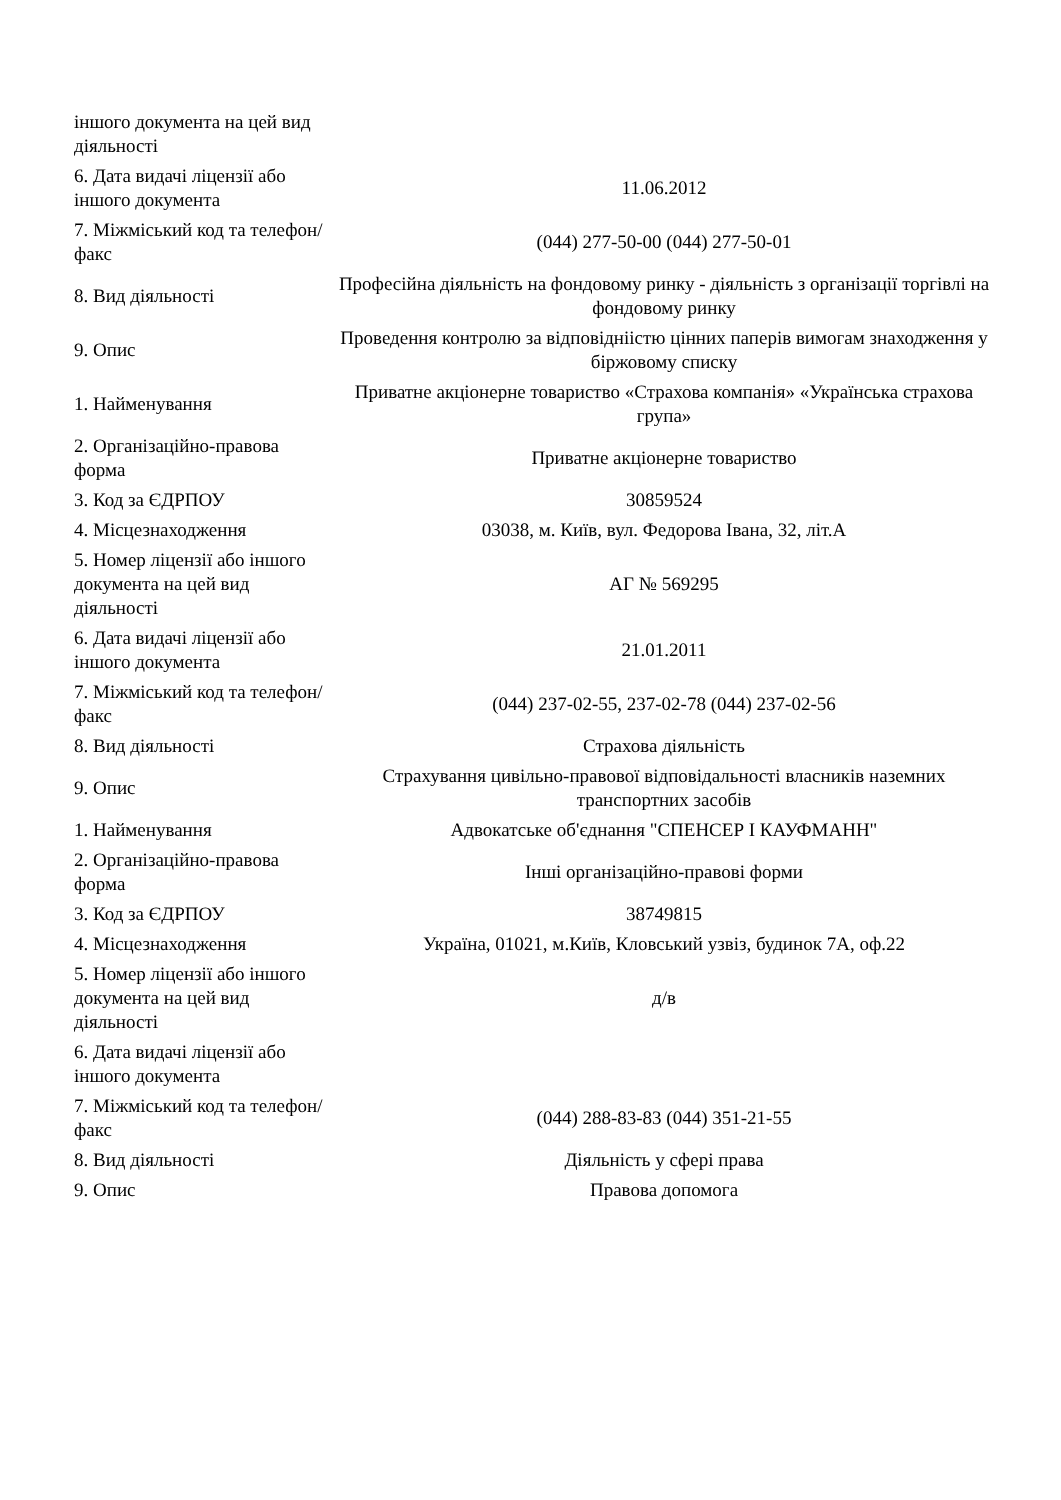| іншого документа на цей вид діяльності | |
| 6. Дата видачі ліцензії або іншого документа | 11.06.2012 |
| 7. Міжміський код та телефон/факс | (044) 277-50-00 (044) 277-50-01 |
| 8. Вид діяльності | Професійна діяльність на фондовому ринку - діяльність з організації торгівлі на фондовому ринку |
| 9. Опис | Проведення контролю за відповідніістю цінних паперів вимогам знаходження у біржовому списку |
| 1. Найменування | Приватне акціонерне товариство «Страхова компанія» «Українська страхова група» |
| 2. Організаційно-правова форма | Приватне акціонерне товариство |
| 3. Код за ЄДРПОУ | 30859524 |
| 4. Місцезнаходження | 03038, м. Київ, вул. Федорова Івана, 32, літ.А |
| 5. Номер ліцензії або іншого документа на цей вид діяльності | АГ № 569295 |
| 6. Дата видачі ліцензії або іншого документа | 21.01.2011 |
| 7. Міжміський код та телефон/факс | (044) 237-02-55, 237-02-78 (044) 237-02-56 |
| 8. Вид діяльності | Страхова діяльність |
| 9. Опис | Страхування цивільно-правової відповідальності власників наземних транспортних засобів |
| 1. Найменування | Адвокатське об'єднання "СПЕНСЕР І КАУФМАНН" |
| 2. Організаційно-правова форма | Інші організаційно-правові форми |
| 3. Код за ЄДРПОУ | 38749815 |
| 4. Місцезнаходження | Україна, 01021, м.Київ, Кловський узвіз, будинок 7А, оф.22 |
| 5. Номер ліцензії або іншого документа на цей вид діяльності | д/в |
| 6. Дата видачі ліцензії або іншого документа | |
| 7. Міжміський код та телефон/факс | (044) 288-83-83 (044) 351-21-55 |
| 8. Вид діяльності | Діяльність у сфері права |
| 9. Опис | Правова допомога |